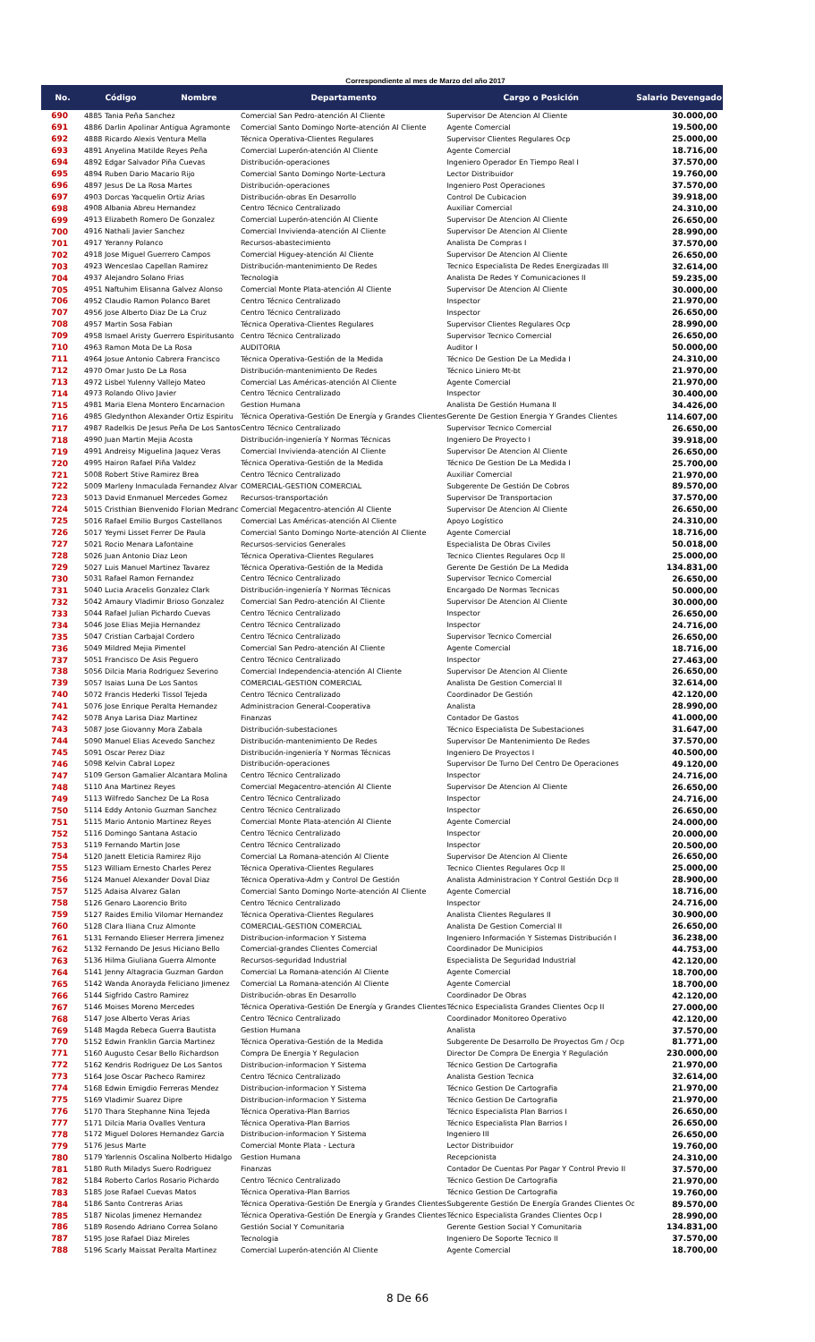Correspondiente al mes de Marzo del año 2017
| No. | Código | Nombre | Departamento | Cargo o Posición | Salario Devengado |
| --- | --- | --- | --- | --- | --- |
| 690 | 4885 Tania Peña Sanchez | | Comercial San Pedro-atención Al Cliente | Supervisor De Atencion Al Cliente | 30.000,00 |
| 691 | 4886 Darlin Apolinar Antigua Agramonte | | Comercial Santo Domingo Norte-atención Al Cliente | Agente Comercial | 19.500,00 |
| 692 | 4888 Ricardo Alexis Ventura Mella | | Técnica Operativa-Clientes Regulares | Supervisor Clientes Regulares Ocp | 25.000,00 |
| 693 | 4891 Anyelina Matilde Reyes Peña | | Comercial Luperón-atención Al Cliente | Agente Comercial | 18.716,00 |
| 694 | 4892 Edgar Salvador Piña Cuevas | | Distribución-operaciones | Ingeniero Operador En Tiempo Real I | 37.570,00 |
| 695 | 4894 Ruben Dario Macario Rijo | | Comercial Santo Domingo Norte-Lectura | Lector Distribuidor | 19.760,00 |
| 696 | 4897 Jesus De La Rosa Martes | | Distribución-operaciones | Ingeniero Post Operaciones | 37.570,00 |
| 697 | 4903 Dorcas Yacquelin Ortiz Arias | | Distribución-obras En Desarrollo | Control De Cubicacion | 39.918,00 |
| 698 | 4908 Albania Abreu Hernandez | | Centro Técnico Centralizado | Auxiliar Comercial | 24.310,00 |
| 699 | 4913 Elizabeth Romero De Gonzalez | | Comercial Luperón-atención Al Cliente | Supervisor De Atencion Al Cliente | 26.650,00 |
| 700 | 4916 Nathali Javier Sanchez | | Comercial Invivienda-atención Al Cliente | Supervisor De Atencion Al Cliente | 28.990,00 |
| 701 | 4917 Yeranny Polanco | | Recursos-abastecimiento | Analista De Compras I | 37.570,00 |
| 702 | 4918 Jose Miguel Guerrero Campos | | Comercial Higuey-atención Al Cliente | Supervisor De Atencion Al Cliente | 26.650,00 |
| 703 | 4923 Wenceslao Capellan Ramirez | | Distribución-mantenimiento De Redes | Tecnico Especialista De Redes Energizadas III | 32.614,00 |
| 704 | 4937 Alejandro Solano Frias | | Tecnologia | Analista De Redes Y Comunicaciones II | 59.235,00 |
| 705 | 4951 Naftuhim Elisanna Galvez Alonso | | Comercial Monte Plata-atención Al Cliente | Supervisor De Atencion Al Cliente | 30.000,00 |
| 706 | 4952 Claudio Ramon Polanco Baret | | Centro Técnico Centralizado | Inspector | 21.970,00 |
| 707 | 4956 Jose Alberto Diaz De La Cruz | | Centro Técnico Centralizado | Inspector | 26.650,00 |
| 708 | 4957 Martin Sosa Fabian | | Técnica Operativa-Clientes Regulares | Supervisor Clientes Regulares Ocp | 28.990,00 |
| 709 | 4958 Ismael Aristy Guerrero Espiritusanto | | Centro Técnico Centralizado | Supervisor Tecnico Comercial | 26.650,00 |
| 710 | 4963 Ramon Mota De La Rosa | | AUDITORIA | Auditor I | 50.000,00 |
| 711 | 4964 Josue Antonio Cabrera Francisco | | Técnica Operativa-Gestión de la Medida | Técnico De Gestion De La Medida I | 24.310,00 |
| 712 | 4970 Omar Justo De La Rosa | | Distribución-mantenimiento De Redes | Técnico Liniero Mt-bt | 21.970,00 |
| 713 | 4972 Lisbel Yulenny Vallejo Mateo | | Comercial Las Américas-atención Al Cliente | Agente Comercial | 21.970,00 |
| 714 | 4973 Rolando Olivo Javier | | Centro Técnico Centralizado | Inspector | 30.400,00 |
| 715 | 4981 Maria Elena Montero Encarnacion | | Gestion Humana | Analista De Gestión Humana II | 34.426,00 |
| 716 | 4985 Gledynthon Alexander Ortiz Espiritu | | Técnica Operativa-Gestión De Energía y Grandes Clientes | Gerente De Gestion Energia Y Grandes Clientes | 114.607,00 |
| 717 | 4987 Radelkis De Jesus Peña De Los Santos | | Centro Técnico Centralizado | Supervisor Tecnico Comercial | 26.650,00 |
| 718 | 4990 Juan Martin Mejia Acosta | | Distribución-ingeniería Y Normas Técnicas | Ingeniero De Proyecto I | 39.918,00 |
| 719 | 4991 Andreisy Miguelina Jaquez Veras | | Comercial Invivienda-atención Al Cliente | Supervisor De Atencion Al Cliente | 26.650,00 |
| 720 | 4995 Hairon Rafael Piña Valdez | | Técnica Operativa-Gestión de la Medida | Técnico De Gestion De La Medida I | 25.700,00 |
| 721 | 5008 Robert Stive Ramirez Brea | | Centro Técnico Centralizado | Auxiliar Comercial | 21.970,00 |
| 722 | 5009 Marleny Inmaculada Fernandez Alvar | | COMERCIAL-GESTION COMERCIAL | Subgerente De Gestión De Cobros | 89.570,00 |
| 723 | 5013 David Enmanuel Mercedes Gomez | | Recursos-transportación | Supervisor De Transportacion | 37.570,00 |
| 724 | 5015 Cristhian Bienvenido Florian Medranc | | Comercial Megacentro-atención Al Cliente | Supervisor De Atencion Al Cliente | 26.650,00 |
| 725 | 5016 Rafael Emilio Burgos Castellanos | | Comercial Las Américas-atención Al Cliente | Apoyo Logístico | 24.310,00 |
| 726 | 5017 Yeymi Lisset Ferrer De Paula | | Comercial Santo Domingo Norte-atención Al Cliente | Agente Comercial | 18.716,00 |
| 727 | 5021 Rocio Menara Lafontaine | | Recursos-servicios Generales | Especialista De Obras Civiles | 50.018,00 |
| 728 | 5026 Juan Antonio Diaz Leon | | Técnica Operativa-Clientes Regulares | Tecnico Clientes Regulares Ocp II | 25.000,00 |
| 729 | 5027 Luis Manuel Martinez Tavarez | | Técnica Operativa-Gestión de la Medida | Gerente De Gestión De La Medida | 134.831,00 |
| 730 | 5031 Rafael Ramon Fernandez | | Centro Técnico Centralizado | Supervisor Tecnico Comercial | 26.650,00 |
| 731 | 5040 Lucia Aracelis Gonzalez Clark | | Distribución-ingeniería Y Normas Técnicas | Encargado De Normas Tecnicas | 50.000,00 |
| 732 | 5042 Amaury Vladimir Brioso Gonzalez | | Comercial San Pedro-atención Al Cliente | Supervisor De Atencion Al Cliente | 30.000,00 |
| 733 | 5044 Rafael Julian Pichardo Cuevas | | Centro Técnico Centralizado | Inspector | 26.650,00 |
| 734 | 5046 Jose Elias Mejia Hernandez | | Centro Técnico Centralizado | Inspector | 24.716,00 |
| 735 | 5047 Cristian Carbajal Cordero | | Centro Técnico Centralizado | Supervisor Tecnico Comercial | 26.650,00 |
| 736 | 5049 Mildred Mejia Pimentel | | Comercial San Pedro-atención Al Cliente | Agente Comercial | 18.716,00 |
| 737 | 5051 Francisco De Asis Peguero | | Centro Técnico Centralizado | Inspector | 27.463,00 |
| 738 | 5056 Dilcia Maria Rodriguez Severino | | Comercial Independencia-atención Al Cliente | Supervisor De Atencion Al Cliente | 26.650,00 |
| 739 | 5057 Isaias Luna De Los Santos | | COMERCIAL-GESTION COMERCIAL | Analista De Gestion Comercial II | 32.614,00 |
| 740 | 5072 Francis Hederki Tissol Tejeda | | Centro Técnico Centralizado | Coordinador De Gestión | 42.120,00 |
| 741 | 5076 Jose Enrique Peralta Hernandez | | Administracion General-Cooperativa | Analista | 28.990,00 |
| 742 | 5078 Anya Larisa Diaz Martinez | | Finanzas | Contador De Gastos | 41.000,00 |
| 743 | 5087 Jose Giovanny Mora Zabala | | Distribución-subestaciones | Técnico Especialista De Subestaciones | 31.647,00 |
| 744 | 5090 Manuel Elias Acevedo Sanchez | | Distribución-mantenimiento De Redes | Supervisor De Mantenimiento De Redes | 37.570,00 |
| 745 | 5091 Oscar Perez Diaz | | Distribución-ingeniería Y Normas Técnicas | Ingeniero De Proyectos I | 40.500,00 |
| 746 | 5098 Kelvin Cabral Lopez | | Distribución-operaciones | Supervisor De Turno Del Centro De Operaciones | 49.120,00 |
| 747 | 5109 Gerson Gamalier Alcantara Molina | | Centro Técnico Centralizado | Inspector | 24.716,00 |
| 748 | 5110 Ana Martinez Reyes | | Comercial Megacentro-atención Al Cliente | Supervisor De Atencion Al Cliente | 26.650,00 |
| 749 | 5113 Wilfredo Sanchez De La Rosa | | Centro Técnico Centralizado | Inspector | 24.716,00 |
| 750 | 5114 Eddy Antonio Guzman Sanchez | | Centro Técnico Centralizado | Inspector | 26.650,00 |
| 751 | 5115 Mario Antonio Martinez Reyes | | Comercial Monte Plata-atención Al Cliente | Agente Comercial | 24.000,00 |
| 752 | 5116 Domingo Santana Astacio | | Centro Técnico Centralizado | Inspector | 20.000,00 |
| 753 | 5119 Fernando Martin Jose | | Centro Técnico Centralizado | Inspector | 20.500,00 |
| 754 | 5120 Janett Eleticia Ramirez Rijo | | Comercial La Romana-atención Al Cliente | Supervisor De Atencion Al Cliente | 26.650,00 |
| 755 | 5123 William Ernesto Charles Perez | | Técnica Operativa-Clientes Regulares | Tecnico Clientes Regulares Ocp II | 25.000,00 |
| 756 | 5124 Manuel Alexander Doval Diaz | | Técnica Operativa-Adm y Control De Gestión | Analista Administracion Y Control Gestión Dcp II | 28.900,00 |
| 757 | 5125 Adaisa Alvarez Galan | | Comercial Santo Domingo Norte-atención Al Cliente | Agente Comercial | 18.716,00 |
| 758 | 5126 Genaro Laorencio Brito | | Centro Técnico Centralizado | Inspector | 24.716,00 |
| 759 | 5127 Raides Emilio Vilomar Hernandez | | Técnica Operativa-Clientes Regulares | Analista Clientes Regulares II | 30.900,00 |
| 760 | 5128 Clara Iliana Cruz Almonte | | COMERCIAL-GESTION COMERCIAL | Analista De Gestion Comercial II | 26.650,00 |
| 761 | 5131 Fernando Elieser Herrera Jimenez | | Distribucion-informacion Y Sistema | Ingeniero Información Y Sistemas Distribución I | 36.238,00 |
| 762 | 5132 Fernando De Jesus Hiciano Bello | | Comercial-grandes Clientes Comercial | Coordinador De Municipios | 44.753,00 |
| 763 | 5136 Hilma Giuliana Guerra Almonte | | Recursos-seguridad Industrial | Especialista De Seguridad Industrial | 42.120,00 |
| 764 | 5141 Jenny Altagracia Guzman Gardon | | Comercial La Romana-atención Al Cliente | Agente Comercial | 18.700,00 |
| 765 | 5142 Wanda Anorayda Feliciano Jimenez | | Comercial La Romana-atención Al Cliente | Agente Comercial | 18.700,00 |
| 766 | 5144 Sigfrido Castro Ramirez | | Distribución-obras En Desarrollo | Coordinador De Obras | 42.120,00 |
| 767 | 5146 Moises Moreno Mercedes | | Técnica Operativa-Gestión De Energía y Grandes Clientes | Técnico Especialista Grandes Clientes Ocp II | 27.000,00 |
| 768 | 5147 Jose Alberto Veras Arias | | Centro Técnico Centralizado | Coordinador Monitoreo Operativo | 42.120,00 |
| 769 | 5148 Magda Rebeca Guerra Bautista | | Gestion Humana | Analista | 37.570,00 |
| 770 | 5152 Edwin Franklin Garcia Martinez | | Técnica Operativa-Gestión de la Medida | Subgerente De Desarrollo De Proyectos Gm / Ocp | 81.771,00 |
| 771 | 5160 Augusto Cesar Bello Richardson | | Compra De Energia Y Regulacion | Director De Compra De Energia Y Regulación | 230.000,00 |
| 772 | 5162 Kendris Rodriguez De Los Santos | | Distribucion-informacion Y Sistema | Técnico Gestion De Cartografia | 21.970,00 |
| 773 | 5164 Jose Oscar Pacheco Ramirez | | Centro Técnico Centralizado | Analista Gestion Tecnica | 32.614,00 |
| 774 | 5168 Edwin Emigdio Ferreras Mendez | | Distribucion-informacion Y Sistema | Técnico Gestion De Cartografia | 21.970,00 |
| 775 | 5169 Vladimir Suarez Dipre | | Distribucion-informacion Y Sistema | Técnico Gestion De Cartografia | 21.970,00 |
| 776 | 5170 Thara Stephanne Nina Tejeda | | Técnica Operativa-Plan Barrios | Técnico Especialista Plan Barrios I | 26.650,00 |
| 777 | 5171 Dilcia Maria Ovalles Ventura | | Técnica Operativa-Plan Barrios | Técnico Especialista Plan Barrios I | 26.650,00 |
| 778 | 5172 Miguel Dolores Hernandez Garcia | | Distribucion-informacion Y Sistema | Ingeniero III | 26.650,00 |
| 779 | 5176 Jesus Marte | | Comercial Monte Plata - Lectura | Lector Distribuidor | 19.760,00 |
| 780 | 5179 Yarlennis Oscalina Nolberto Hidalgo | | Gestion Humana | Recepcionista | 24.310,00 |
| 781 | 5180 Ruth Miladys Suero Rodriguez | | Finanzas | Contador De Cuentas Por Pagar Y Control Previo II | 37.570,00 |
| 782 | 5184 Roberto Carlos Rosario Pichardo | | Centro Técnico Centralizado | Técnico Gestion De Cartografia | 21.970,00 |
| 783 | 5185 Jose Rafael Cuevas Matos | | Técnica Operativa-Plan Barrios | Técnico Gestion De Cartografia | 19.760,00 |
| 784 | 5186 Santo Contreras Arias | | Técnica Operativa-Gestión De Energía y Grandes Clientes | Subgerente Gestión De Energía Grandes Clientes Oc | 89.570,00 |
| 785 | 5187 Nicolas Jimenez Hernandez | | Técnica Operativa-Gestión De Energía y Grandes Clientes | Técnico Especialista Grandes Clientes Ocp I | 28.990,00 |
| 786 | 5189 Rosendo Adriano Correa Solano | | Gestión Social Y Comunitaria | Gerente Gestion Social Y Comunitaria | 134.831,00 |
| 787 | 5195 Jose Rafael Diaz Mireles | | Tecnologia | Ingeniero De Soporte Tecnico II | 37.570,00 |
| 788 | 5196 Scarly Maissat Peralta Martinez | | Comercial Luperón-atención Al Cliente | Agente Comercial | 18.700,00 |
8 De 66